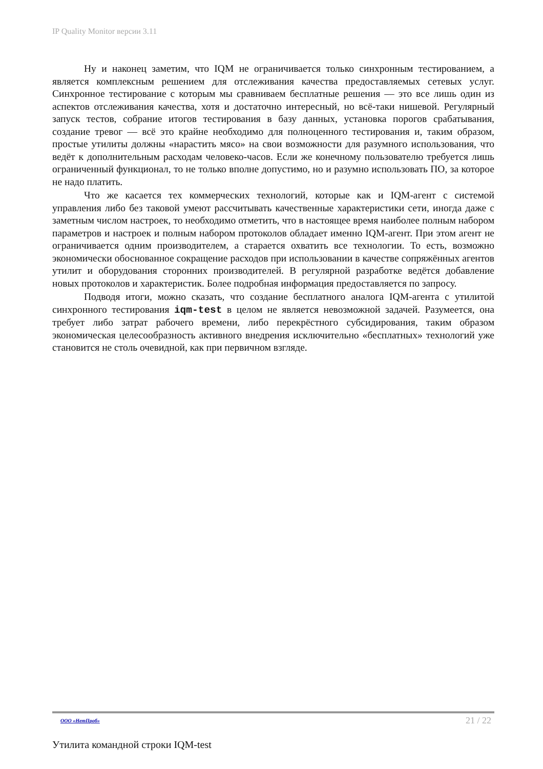IP Quality Monitor версии 3.11
Ну и наконец заметим, что IQM не ограничивается только синхронным тестированием, а является комплексным решением для отслеживания качества предоставляемых сетевых услуг. Синхронное тестирование с которым мы сравниваем бесплатные решения — это все лишь один из аспектов отслеживания качества, хотя и достаточно интересный, но всё-таки нишевой. Регулярный запуск тестов, собрание итогов тестирования в базу данных, установка порогов срабатывания, создание тревог — всё это крайне необходимо для полноценного тестирования и, таким образом, простые утилиты должны «нарастить мясо» на свои возможности для разумного использования, что ведёт к дополнительным расходам человеко-часов. Если же конечному пользователю требуется лишь ограниченный функционал, то не только вполне допустимо, но и разумно использовать ПО, за которое не надо платить.
Что же касается тех коммерческих технологий, которые как и IQM-агент с системой управления либо без таковой умеют рассчитывать качественные характеристики сети, иногда даже с заметным числом настроек, то необходимо отметить, что в настоящее время наиболее полным набором параметров и настроек и полным набором протоколов обладает именно IQM-агент. При этом агент не ограничивается одним производителем, а старается охватить все технологии. То есть, возможно экономически обоснованное сокращение расходов при использовании в качестве сопряжённых агентов утилит и оборудования сторонних производителей. В регулярной разработке ведётся добавление новых протоколов и характеристик. Более подробная информация предоставляется по запросу.
Подводя итоги, можно сказать, что создание бесплатного аналога IQM-агента с утилитой синхронного тестирования iqm-test в целом не является невозможной задачей. Разумеется, она требует либо затрат рабочего времени, либо перекрёстного субсидирования, таким образом экономическая целесообразность активного внедрения исключительно «бесплатных» технологий уже становится не столь очевидной, как при первичном взгляде.
ООО «НетПроб» 21 / 22
Утилита командной строки IQM-test